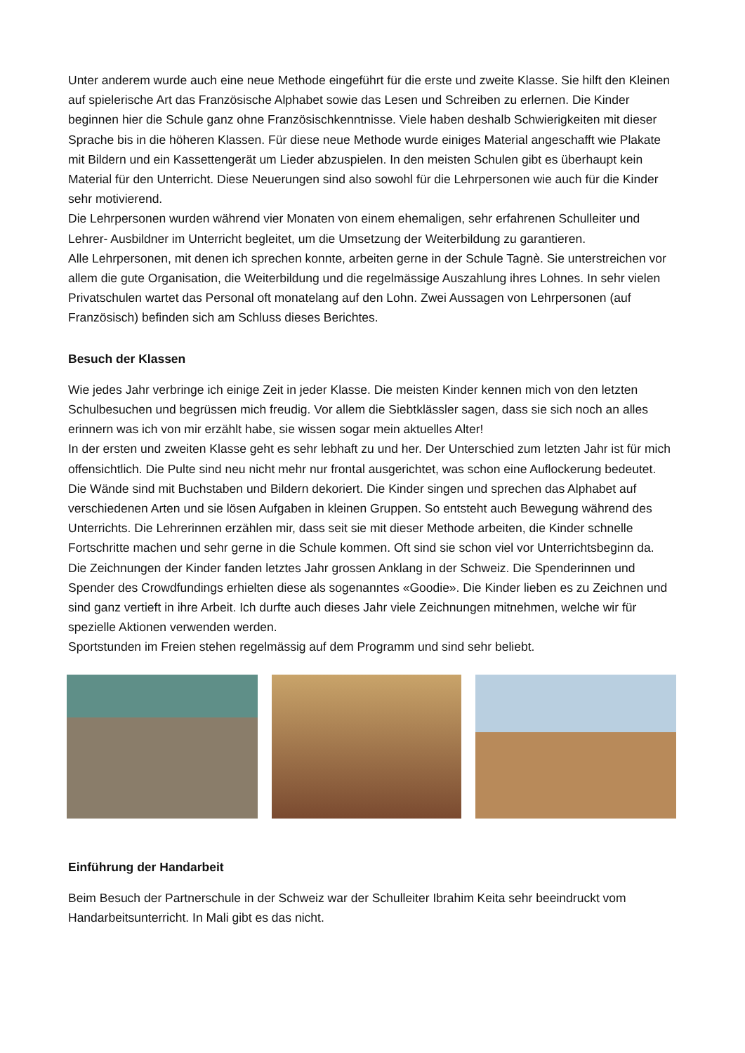Unter anderem wurde auch eine neue Methode eingeführt für die erste und zweite Klasse. Sie hilft den Kleinen auf spielerische Art das Französische Alphabet sowie das Lesen und Schreiben zu erlernen. Die Kinder beginnen hier die Schule ganz ohne Französischkenntnisse. Viele haben deshalb Schwierigkeiten mit dieser Sprache bis in die höheren Klassen. Für diese neue Methode wurde einiges Material angeschafft wie Plakate mit Bildern und ein Kassettengerät um Lieder abzuspielen. In den meisten Schulen gibt es überhaupt kein Material für den Unterricht. Diese Neuerungen sind also sowohl für die Lehrpersonen wie auch für die Kinder sehr motivierend.
Die Lehrpersonen wurden während vier Monaten von einem ehemaligen, sehr erfahrenen Schulleiter und Lehrer- Ausbildner im Unterricht begleitet, um die Umsetzung der Weiterbildung zu garantieren.
Alle Lehrpersonen, mit denen ich sprechen konnte, arbeiten gerne in der Schule Tagnè. Sie unterstreichen vor allem die gute Organisation, die Weiterbildung und die regelmässige Auszahlung ihres Lohnes. In sehr vielen Privatschulen wartet das Personal oft monatelang auf den Lohn. Zwei Aussagen von Lehrpersonen (auf Französisch) befinden sich am Schluss dieses Berichtes.
Besuch der Klassen
Wie jedes Jahr verbringe ich einige Zeit in jeder Klasse. Die meisten Kinder kennen mich von den letzten Schulbesuchen und begrüssen mich freudig. Vor allem die Siebtklässler sagen, dass sie sich noch an alles erinnern was ich von mir erzählt habe, sie wissen sogar mein aktuelles Alter!
In der ersten und zweiten Klasse geht es sehr lebhaft zu und her. Der Unterschied zum letzten Jahr ist für mich offensichtlich. Die Pulte sind neu nicht mehr nur frontal ausgerichtet, was schon eine Auflockerung bedeutet. Die Wände sind mit Buchstaben und Bildern dekoriert. Die Kinder singen und sprechen das Alphabet auf verschiedenen Arten und sie lösen Aufgaben in kleinen Gruppen. So entsteht auch Bewegung während des Unterrichts. Die Lehrerinnen erzählen mir, dass seit sie mit dieser Methode arbeiten, die Kinder schnelle Fortschritte machen und sehr gerne in die Schule kommen. Oft sind sie schon viel vor Unterrichtsbeginn da.
Die Zeichnungen der Kinder fanden letztes Jahr grossen Anklang in der Schweiz. Die Spenderinnen und Spender des Crowdfundings erhielten diese als sogenanntes «Goodie». Die Kinder lieben es zu Zeichnen und sind ganz vertieft in ihre Arbeit. Ich durfte auch dieses Jahr viele Zeichnungen mitnehmen, welche wir für spezielle Aktionen verwenden werden.
Sportstunden im Freien stehen regelmässig auf dem Programm und sind sehr beliebt.
Einführung der Handarbeit
Beim Besuch der Partnerschule in der Schweiz war der Schulleiter Ibrahim Keita sehr beeindruckt vom Handarbeitsunterricht. In Mali gibt es das nicht.